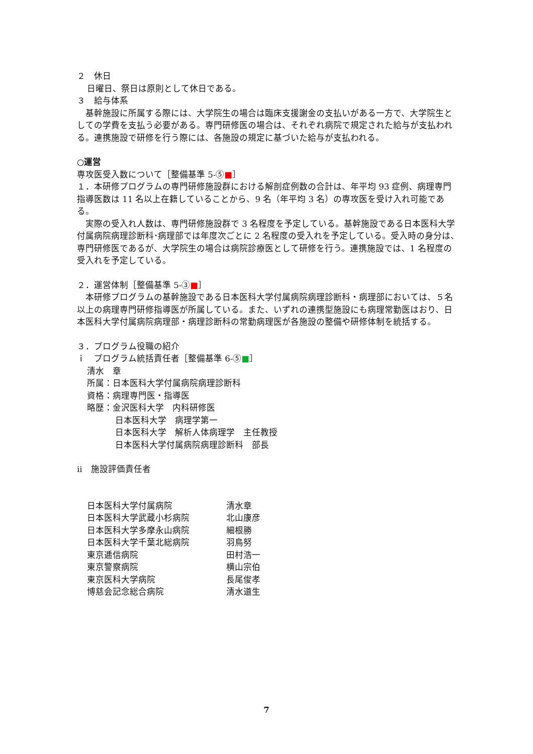２　休日
日曜日、祭日は原則として休日である。
３　給与体系
　基幹施設に所属する際には、大学院生の場合は臨床支援謝金の支払いがある一方で、大学院生としての学費を支払う必要がある。専門研修医の場合は、それぞれ病院で規定された給与が支払われる。連携施設で研修を行う際には、各施設の規定に基づいた給与が支払われる。
○運営
専攻医受入数について［整備基準 5-⑤■］
１．本研修プログラムの専門研修施設群における解剖症例数の合計は、年平均 93 症例、病理専門指導医数は 11 名以上在籍していることから、9 名（年平均 3 名）の専攻医を受け入れ可能である。
　実際の受入れ人数は、専門研修施設群で 3 名程度を予定している。基幹施設である日本医科大学付属病院病理診断科･病理部では年度次ごとに 2 名程度の受入れを予定している。受入時の身分は、専門研修医であるが、大学院生の場合は病院診療医として研修を行う。連携施設では、1 名程度の受入れを予定している。
２．運営体制［整備基準 5-③■］
　本研修プログラムの基幹施設である日本医科大学付属病院病理診断科・病理部においては、５名以上の病理専門研修指導医が所属している。また、いずれの連携型施設にも病理常勤医はおり、日本医科大学付属病院病理部・病理診断科の常勤病理医が各施設の整備や研修体制を統括する。
３．プログラム役職の紹介
ｉ　プログラム統括責任者［整備基準 6-⑤■］
清水　章
所属：日本医科大学付属病院病理診断科
資格：病理専門医・指導医
略歴：金沢医科大学　内科研修医
日本医科大学　病理学第一
日本医科大学　解析人体病理学　主任教授
日本医科大学付属病院病理診断科　部長
ⅱ　施設評価責任者
| 日本医科大学付属病院 | 清水章 |
| 日本医科大学武蔵小杉病院 | 北山康彦 |
| 日本医科大学多摩永山病院 | 細根勝 |
| 日本医科大学千葉北総病院 | 羽鳥努 |
| 東京逓信病院 | 田村浩一 |
| 東京警察病院 | 横山宗伯 |
| 東京医科大学病院 | 長尾俊孝 |
| 博慈会記念総合病院 | 清水道生 |
7